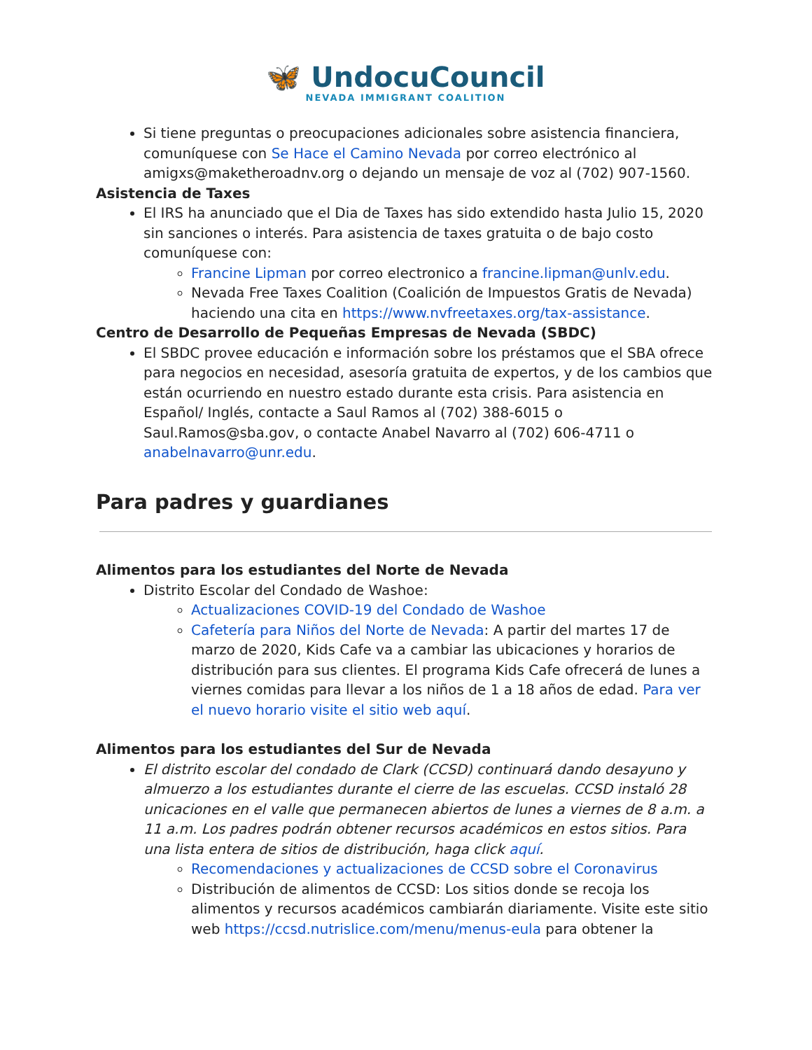🦋 UndocuCouncil
NEVADA IMMIGRANT COALITION
Si tiene preguntas o preocupaciones adicionales sobre asistencia financiera, comuníquese con Se Hace el Camino Nevada por correo electrónico al amigxs@maketheroadnv.org o dejando un mensaje de voz al (702) 907-1560.
Asistencia de Taxes
El IRS ha anunciado que el Dia de Taxes has sido extendido hasta Julio 15, 2020 sin sanciones o interés. Para asistencia de taxes gratuita o de bajo costo comuníquese con:
Francine Lipman por correo electronico a francine.lipman@unlv.edu.
Nevada Free Taxes Coalition (Coalición de Impuestos Gratis de Nevada) haciendo una cita en https://www.nvfreetaxes.org/tax-assistance.
Centro de Desarrollo de Pequeñas Empresas de Nevada (SBDC)
El SBDC provee educación e información sobre los préstamos que el SBA ofrece para negocios en necesidad, asesoría gratuita de expertos, y de los cambios que están ocurriendo en nuestro estado durante esta crisis. Para asistencia en Español/ Inglés, contacte a Saul Ramos al (702) 388-6015 o Saul.Ramos@sba.gov, o contacte Anabel Navarro al (702) 606-4711 o anabelnavarro@unr.edu.
Para padres y guardianes
Alimentos para los estudiantes del Norte de Nevada
Distrito Escolar del Condado de Washoe:
Actualizaciones COVID-19 del Condado de Washoe
Cafetería para Niños del Norte de Nevada: A partir del martes 17 de marzo de 2020, Kids Cafe va a cambiar las ubicaciones y horarios de distribución para sus clientes. El programa Kids Cafe ofrecerá de lunes a viernes comidas para llevar a los niños de 1 a 18 años de edad. Para ver el nuevo horario visite el sitio web aquí.
Alimentos para los estudiantes del Sur de Nevada
El distrito escolar del condado de Clark (CCSD) continuará dando desayuno y almuerzo a los estudiantes durante el cierre de las escuelas. CCSD instaló 28 unicaciones en el valle que permanecen abiertos de lunes a viernes de 8 a.m. a 11 a.m. Los padres podrán obtener recursos académicos en estos sitios. Para una lista entera de sitios de distribución, haga click aquí.
Recomendaciones y actualizaciones de CCSD sobre el Coronavirus
Distribución de alimentos de CCSD: Los sitios donde se recoja los alimentos y recursos académicos cambiarán diariamente. Visite este sitio web https://ccsd.nutrislice.com/menu/menus-eula para obtener la